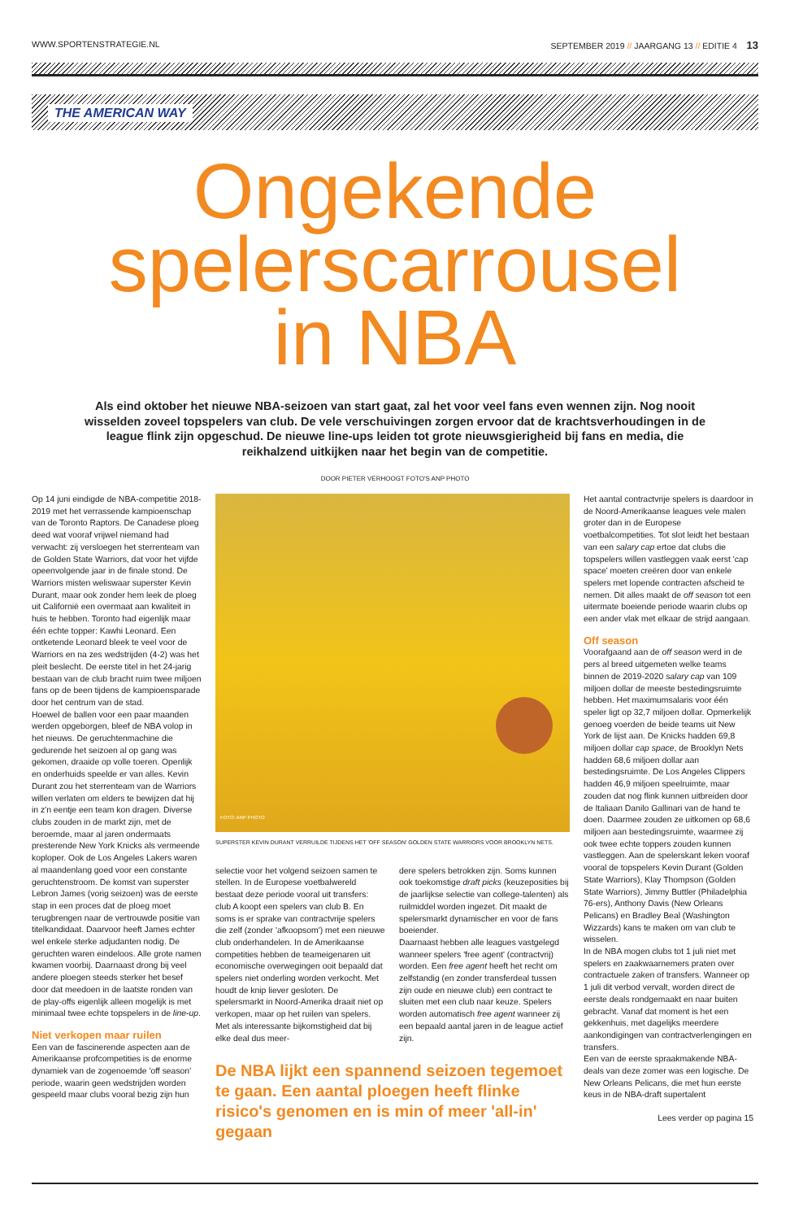WWW.SPORTENSTRATEGIE.NL SEPTEMBER 2019 // JAARGANG 13 // EDITIE 4 13
THE AMERICAN WAY
Ongekende
spelerscarrousel
in NBA
Als eind oktober het nieuwe NBA-seizoen van start gaat, zal het voor veel fans even wennen zijn. Nog nooit wisselden zoveel topspelers van club. De vele verschuivingen zorgen ervoor dat de krachtsverhoudingen in de league flink zijn opgeschud. De nieuwe line-ups leiden tot grote nieuwsgierigheid bij fans en media, die reikhalzend uitkijken naar het begin van de competitie.
DOOR PIETER VERHOOGT FOTO'S ANP PHOTO
Op 14 juni eindigde de NBA-competitie 2018-2019 met het verrassende kampioenschap van de Toronto Raptors. De Canadese ploeg deed wat vooraf vrijwel niemand had verwacht: zij versloegen het sterrenteam van de Golden State Warriors, dat voor het vijfde opeenvolgende jaar in de finale stond. De Warriors misten weliswaar superster Kevin Durant, maar ook zonder hem leek de ploeg uit Californië een overmaat aan kwaliteit in huis te hebben. Toronto had eigenlijk maar één echte topper: Kawhi Leonard. Een ontketende Leonard bleek te veel voor de Warriors en na zes wedstrijden (4-2) was het pleit beslecht. De eerste titel in het 24-jarig bestaan van de club bracht ruim twee miljoen fans op de been tijdens de kampioensparade door het centrum van de stad.
Hoewel de ballen voor een paar maanden werden opgeborgen, bleef de NBA volop in het nieuws. De geruchtenmachine die gedurende het seizoen al op gang was gekomen, draaide op volle toeren. Openlijk en onderhuids speelde er van alles. Kevin Durant zou het sterrenteam van de Warriors willen verlaten om elders te bewijzen dat hij in z'n eentje een team kon dragen. Diverse clubs zouden in de markt zijn, met de beroemde, maar al jaren ondermaats presterende New York Knicks als vermeende koploper. Ook de Los Angeles Lakers waren al maandenlang goed voor een constante geruchtenstroom. De komst van superster Lebron James (vorig seizoen) was de eerste stap in een proces dat de ploeg moet terugbrengen naar de vertrouwde positie van titelkandidaat. Daarvoor heeft James echter wel enkele sterke adjudanten nodig. De geruchten waren eindeloos. Alle grote namen kwamen voorbij. Daarnaast drong bij veel andere ploegen steeds sterker het besef door dat meedoen in de laatste ronden van de play-offs eigenlijk alleen mogelijk is met minimaal twee echte topspelers in de line-up.
Niet verkopen maar ruilen
Een van de fascinerende aspecten aan de Amerikaanse profcompetities is de enorme dynamiek van de zogenoemde 'off season' periode, waarin geen wedstrijden worden gespeeld maar clubs vooral bezig zijn hun
FOTO: ANP PHOTO
SUPERSTER KEVIN DURANT VERRUILDE TIJDENS HET 'OFF SEASON' GOLDEN STATE WARRIORS VOOR BROOKLYN NETS.
selectie voor het volgend seizoen samen te stellen. In de Europese voetbalwereld bestaat deze periode vooral uit transfers: club A koopt een spelers van club B. En soms is er sprake van contractvrije spelers die zelf (zonder 'afkoopsom') met een nieuwe club onderhandelen. In de Amerikaanse competities hebben de teameigenaren uit economische overwegingen ooit bepaald dat spelers niet onderling worden verkocht. Met houdt de knip liever gesloten. De spelersmarkt in Noord-Amerika draait niet op verkopen, maar op het ruilen van spelers. Met als interessante bijkomstigheid dat bij elke deal dus meer-
dere spelers betrokken zijn. Soms kunnen ook toekomstige draft picks (keuzeposities bij de jaarlijkse selectie van college-talenten) als ruilmiddel worden ingezet. Dit maakt de spelersmarkt dynamischer en voor de fans boeiender.
Daarnaast hebben alle leagues vastgelegd wanneer spelers 'free agent' (contractvrij) worden. Een free agent heeft het recht om zelfstandig (en zonder transferdeal tussen zijn oude en nieuwe club) een contract te sluiten met een club naar keuze. Spelers worden automatisch free agent wanneer zij een bepaald aantal jaren in de league actief zijn.
De NBA lijkt een spannend seizoen tegemoet te gaan. Een aantal ploegen heeft flinke risico's genomen en is min of meer 'all-in' gegaan
Het aantal contractvrije spelers is daardoor in de Noord-Amerikaanse leagues vele malen groter dan in de Europese voetbalcompetities. Tot slot leidt het bestaan van een salary cap ertoe dat clubs die topspelers willen vastleggen vaak eerst 'cap space' moeten creëren door van enkele spelers met lopende contracten afscheid te nemen. Dit alles maakt de off season tot een uitermate boeiende periode waarin clubs op een ander vlak met elkaar de strijd aangaan.
Off season
Voorafgaand aan de off season werd in de pers al breed uitgemeten welke teams binnen de 2019-2020 salary cap van 109 miljoen dollar de meeste bestedingsruimte hebben. Het maximumsalaris voor één speler ligt op 32,7 miljoen dollar. Opmerkelijk genoeg voerden de beide teams uit New York de lijst aan. De Knicks hadden 69,8 miljoen dollar cap space, de Brooklyn Nets hadden 68,6 miljoen dollar aan bestedingsruimte. De Los Angeles Clippers hadden 46,9 miljoen speelruimte, maar zouden dat nog flink kunnen uitbreiden door de Italiaan Danilo Gallinari van de hand te doen. Daarmee zouden ze uitkomen op 68,6 miljoen aan bestedingsruimte, waarmee zij ook twee echte toppers zouden kunnen vastleggen. Aan de spelerskant leken vooraf vooral de topspelers Kevin Durant (Golden State Warriors), Klay Thompson (Golden State Warriors), Jimmy Buttler (Philadelphia 76-ers), Anthony Davis (New Orleans Pelicans) en Bradley Beal (Washington Wizzards) kans te maken om van club te wisselen.
In de NBA mogen clubs tot 1 juli niet met spelers en zaakwaarnemers praten over contractuele zaken of transfers. Wanneer op 1 juli dit verbod vervalt, worden direct de eerste deals rondgemaakt en naar buiten gebracht. Vanaf dat moment is het een gekkenhuis, met dagelijks meerdere aankondigingen van contractverlengingen en transfers.
Een van de eerste spraakmakende NBA-deals van deze zomer was een logische. De New Orleans Pelicans, die met hun eerste keus in de NBA-draft supertalent
Lees verder op pagina 15